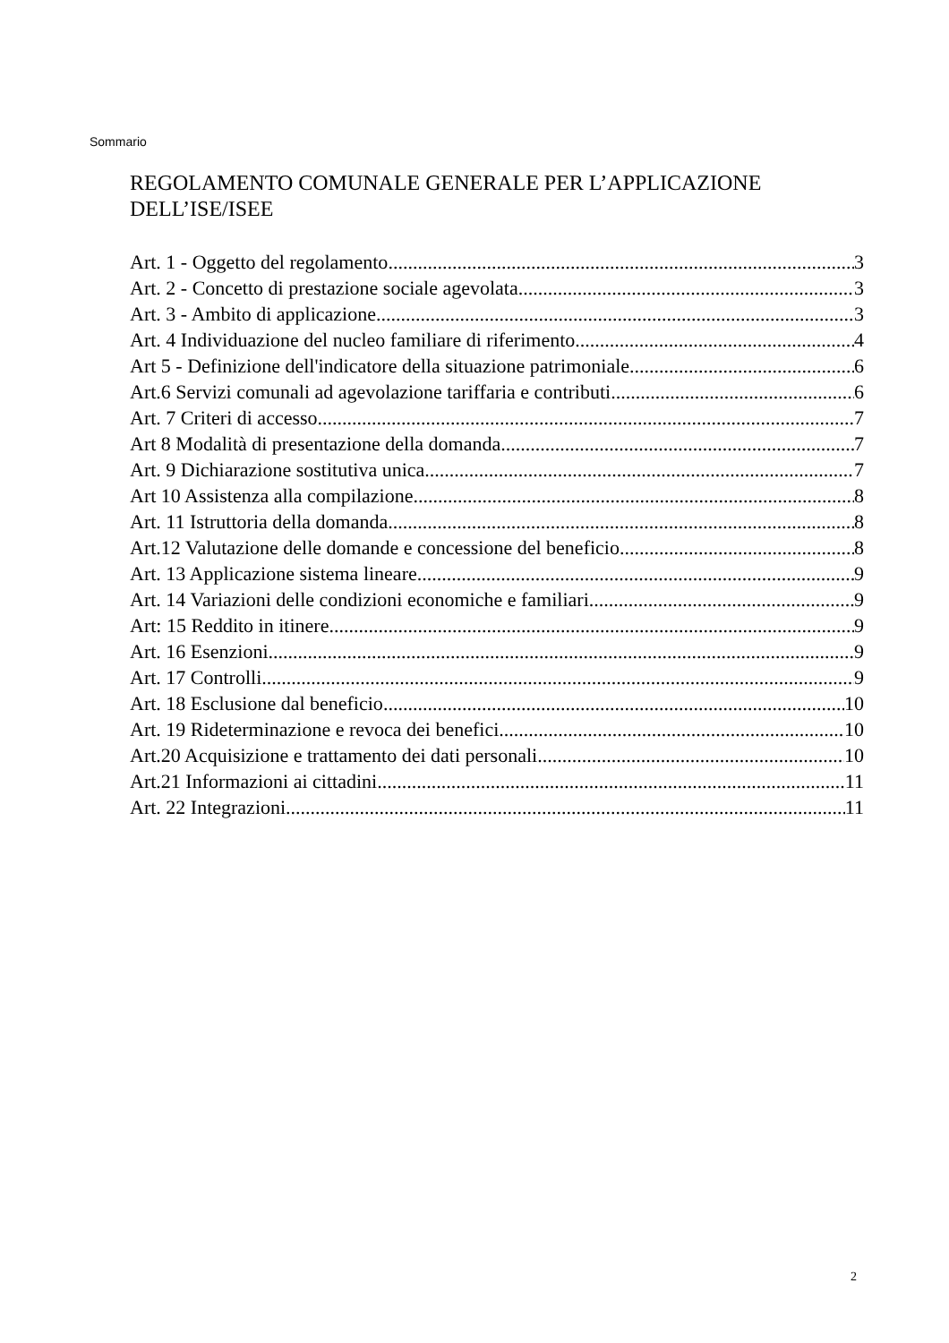Sommario
REGOLAMENTO COMUNALE GENERALE PER L’APPLICAZIONE DELL’ISE/ISEE
Art. 1 - Oggetto del regolamento 3
Art. 2 - Concetto di prestazione sociale agevolata 3
Art. 3 - Ambito di applicazione 3
Art. 4 Individuazione del nucleo familiare di riferimento 4
Art 5 - Definizione dell'indicatore della situazione patrimoniale 6
Art.6 Servizi comunali ad agevolazione tariffaria e contributi 6
Art. 7 Criteri di accesso 7
Art 8 Modalità di presentazione della domanda 7
Art. 9 Dichiarazione sostitutiva unica 7
Art 10 Assistenza alla compilazione 8
Art. 11 Istruttoria della domanda 8
Art.12 Valutazione delle domande e concessione del beneficio 8
Art. 13 Applicazione sistema lineare 9
Art. 14 Variazioni delle condizioni economiche e familiari 9
Art: 15 Reddito in itinere 9
Art. 16 Esenzioni 9
Art. 17 Controlli 9
Art. 18 Esclusione dal beneficio 10
Art. 19 Rideterminazione e revoca dei benefici 10
Art.20 Acquisizione e trattamento dei dati personali 10
Art.21 Informazioni ai cittadini 11
Art. 22 Integrazioni 11
2